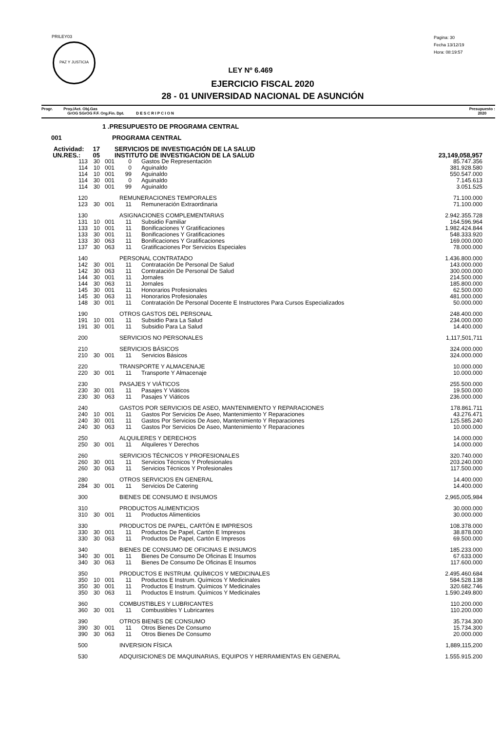PRILEY03
PAZ Y JUSTICIA
Pagina: 30
Fecha 13/12/19
Hora: 08:19:57
LEY Nº 6.469
EJERCICIO FISCAL 2020
28 - 01 UNIVERSIDAD NACIONAL DE ASUNCIÓN
Progr. Proy./Act. Obj.Gas
GrOG SGrOG F.F. Org.Fin. Dpt. D E S C R I P C I O N
Presupuesto :
2020
| | 1 .PRESUPUESTO DE PROGRAMA CENTRAL | | | | | |
| 001 | PROGRAMA CENTRAL | | | | | |
| Actividad: 17 | | SERVICIOS DE INVESTIGACIÓN DE LA SALUD | | | | |
| UN.RES.: 05 | | INSTITUTO DE INVESTIGACION DE LA SALUD | | | | 23,149,058,957 |
| 113 | 30 | 001 | 0 | Gastos De Representación | | 85.747.356 |
| 114 | 10 | 001 | 0 | Aguinaldo | | 381.928.580 |
| 114 | 10 | 001 | 99 | Aguinaldo | | 550.547.000 |
| 114 | 30 | 001 | 0 | Aguinaldo | | 7.145.613 |
| 114 | 30 | 001 | 99 | Aguinaldo | | 3.051.525 |
| 120 | | | REMUNERACIONES TEMPORALES | | | 71.100.000 |
| 123 | 30 | 001 | 11 | Remuneración Extraordinaria | | 71.100.000 |
| 130 | | | ASIGNACIONES COMPLEMENTARIAS | | | 2.942.355.728 |
| 131 | 10 | 001 | 11 | Subsidio Familiar | | 164.596.964 |
| 133 | 10 | 001 | 11 | Bonificaciones Y Gratificaciones | | 1.982.424.844 |
| 133 | 30 | 001 | 11 | Bonificaciones Y Gratificaciones | | 548.333.920 |
| 133 | 30 | 063 | 11 | Bonificaciones Y Gratificaciones | | 169.000.000 |
| 137 | 30 | 063 | 11 | Gratificaciones Por Servicios Especiales | | 78.000.000 |
| 140 | | | PERSONAL CONTRATADO | | | 1.436.800.000 |
| 142 | 30 | 001 | 11 | Contratación De Personal De Salud | | 143.000.000 |
| 142 | 30 | 063 | 11 | Contratación De Personal De Salud | | 300.000.000 |
| 144 | 30 | 001 | 11 | Jornales | | 214.500.000 |
| 144 | 30 | 063 | 11 | Jornales | | 185.800.000 |
| 145 | 30 | 001 | 11 | Honorarios Profesionales | | 62.500.000 |
| 145 | 30 | 063 | 11 | Honorarios Profesionales | | 481.000.000 |
| 148 | 30 | 001 | 11 | Contratación De Personal Docente E Instructores Para Cursos Especializados | | 50.000.000 |
| 190 | | | OTROS GASTOS DEL PERSONAL | | | 248.400.000 |
| 191 | 10 | 001 | 11 | Subsidio Para La Salud | | 234.000.000 |
| 191 | 30 | 001 | 11 | Subsidio Para La Salud | | 14.400.000 |
| 200 | | | SERVICIOS NO PERSONALES | | | 1,117,501,711 |
| 210 | | | SERVICIOS BÁSICOS | | | 324.000.000 |
| 210 | 30 | 001 | 11 | Servicios Básicos | | 324.000.000 |
| 220 | | | TRANSPORTE Y ALMACENAJE | | | 10.000.000 |
| 220 | 30 | 001 | 11 | Transporte Y Almacenaje | | 10.000.000 |
| 230 | | | PASAJES Y VIÁTICOS | | | 255.500.000 |
| 230 | 30 | 001 | 11 | Pasajes Y Viáticos | | 19.500.000 |
| 230 | 30 | 063 | 11 | Pasajes Y Viáticos | | 236.000.000 |
| 240 | | | GASTOS POR SERVICIOS DE ASEO, MANTENIMIENTO Y REPARACIONES | | | 178.861.711 |
| 240 | 10 | 001 | 11 | Gastos Por Servicios De Aseo, Mantenimiento Y Reparaciones | | 43.276.471 |
| 240 | 30 | 001 | 11 | Gastos Por Servicios De Aseo, Mantenimiento Y Reparaciones | | 125.585.240 |
| 240 | 30 | 063 | 11 | Gastos Por Servicios De Aseo, Mantenimiento Y Reparaciones | | 10.000.000 |
| 250 | | | ALQUILERES Y DERECHOS | | | 14.000.000 |
| 250 | 30 | 001 | 11 | Alquileres Y Derechos | | 14.000.000 |
| 260 | | | SERVICIOS TÉCNICOS Y PROFESIONALES | | | 320.740.000 |
| 260 | 30 | 001 | 11 | Servicios Técnicos Y Profesionales | | 203.240.000 |
| 260 | 30 | 063 | 11 | Servicios Técnicos Y Profesionales | | 117.500.000 |
| 280 | | | OTROS SERVICIOS EN GENERAL | | | 14.400.000 |
| 284 | 30 | 001 | 11 | Servicios De Catering | | 14.400.000 |
| 300 | | | BIENES DE CONSUMO E INSUMOS | | | 2,965,005,984 |
| 310 | | | PRODUCTOS ALIMENTICIOS | | | 30.000.000 |
| 310 | 30 | 001 | 11 | Productos Alimenticios | | 30.000.000 |
| 330 | | | PRODUCTOS DE PAPEL, CARTÓN E IMPRESOS | | | 108.378.000 |
| 330 | 30 | 001 | 11 | Productos De Papel, Cartón E Impresos | | 38.878.000 |
| 330 | 30 | 063 | 11 | Productos De Papel, Cartón E Impresos | | 69.500.000 |
| 340 | | | BIENES DE CONSUMO DE OFICINAS E INSUMOS | | | 185.233.000 |
| 340 | 30 | 001 | 11 | Bienes De Consumo De Oficinas E Insumos | | 67.633.000 |
| 340 | 30 | 063 | 11 | Bienes De Consumo De Oficinas E Insumos | | 117.600.000 |
| 350 | | | PRODUCTOS E INSTRUM. QUÍMICOS Y MEDICINALES | | | 2.495.460.684 |
| 350 | 10 | 001 | 11 | Productos E Instrum. Químicos Y Medicinales | | 584.528.138 |
| 350 | 30 | 001 | 11 | Productos E Instrum. Químicos Y Medicinales | | 320.682.746 |
| 350 | 30 | 063 | 11 | Productos E Instrum. Químicos Y Medicinales | | 1.590.249.800 |
| 360 | | | COMBUSTIBLES Y LUBRICANTES | | | 110.200.000 |
| 360 | 30 | 001 | 11 | Combustibles Y Lubricantes | | 110.200.000 |
| 390 | | | OTROS BIENES DE CONSUMO | | | 35.734.300 |
| 390 | 30 | 001 | 11 | Otros Bienes De Consumo | | 15.734.300 |
| 390 | 30 | 063 | 11 | Otros Bienes De Consumo | | 20.000.000 |
| 500 | | | INVERSION FÍSICA | | | 1,889,115,200 |
| 530 | | | ADQUISICIONES DE MAQUINARIAS, EQUIPOS Y HERRAMIENTAS EN GENERAL | | | 1.555.915.200 |